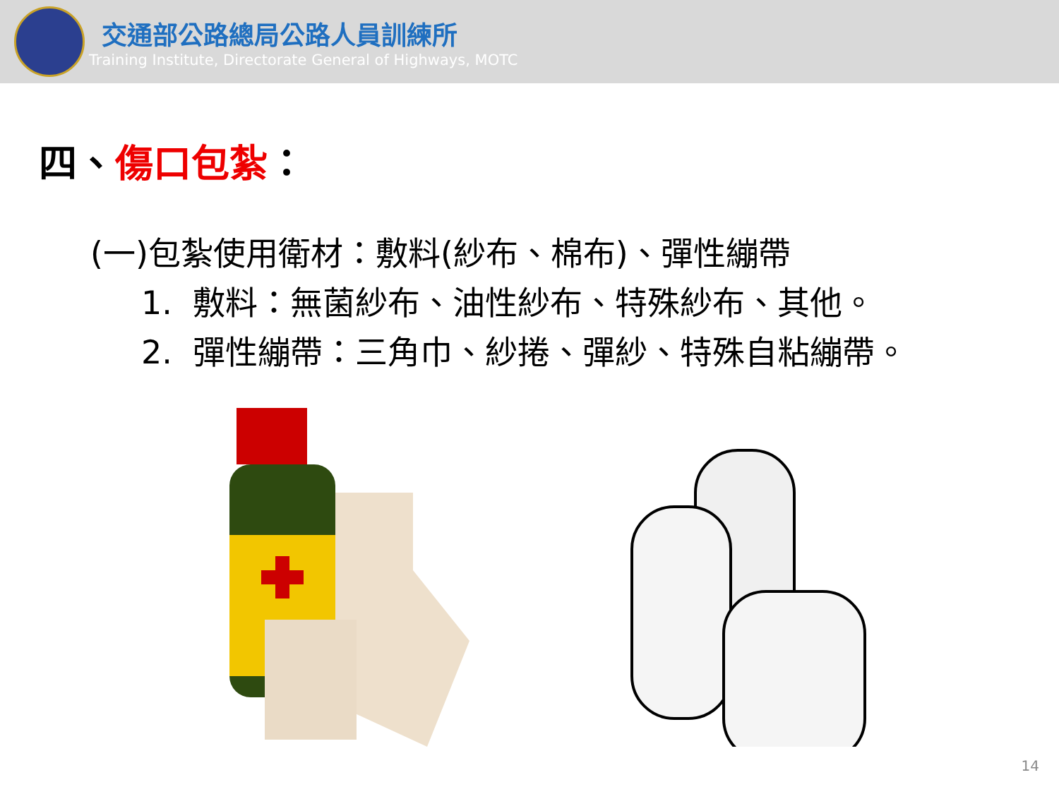交通部公路總局公路人員訓練所
Training Institute, Directorate General of Highways, MOTC
四、傷口包紮：
(一)包紮使用衛材：敷料(紗布、棉布)、彈性繃帶
1. 敷料：無菌紗布、油性紗布、特殊紗布、其他。
2. 彈性繃帶：三角巾、紗捲、彈紗、特殊自粘繃帶。
14